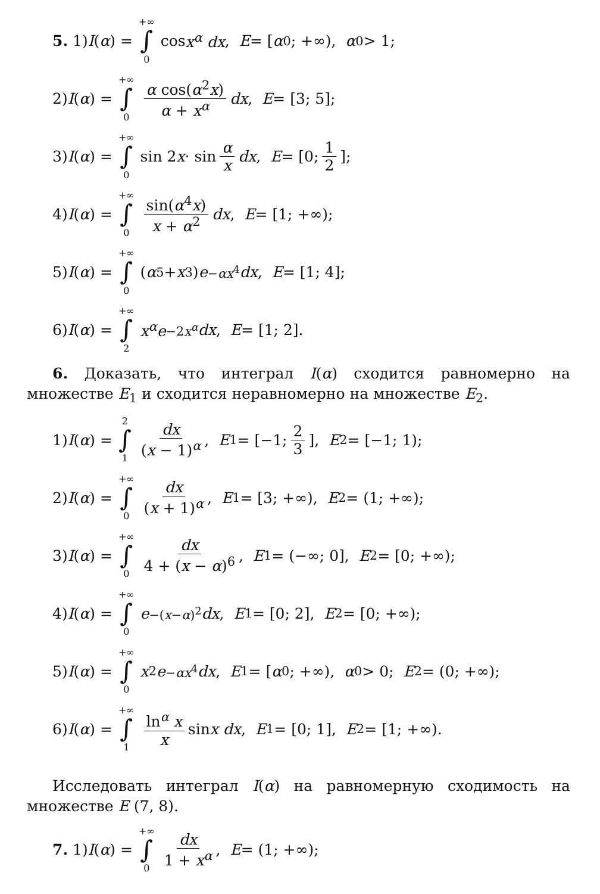5. 1) I (α) = +∞ ∫ 0 cos x<sup>α</sup> dx, E = [α<sub>0</sub>; +∞), α<sub>0</sub> > 1;
2) I (α) = +∞ ∫ 0 α cos(α<sup>2</sup>x) α + x<sup>α</sup> dx, E = [3; 5];
3) I (α) = +∞ ∫ 0 sin 2 x · sin α x dx, E = [0; 1 2];
4) I (α) = +∞ ∫ 0 sin(α<sup>4</sup>x) x + α<sup>2</sup> dx, E = [1; +∞);
5) I (α) = +∞ ∫ 0 (α<sup>5</sup> + x<sup>3</sup>) e<sup>−αx<sup>4</sup></sup> dx, E = [1; 4];
6) I (α) = +∞ ∫ 2 x<sup>α</sup>e<sup>−2x<sup>α</sup></sup> dx, E = [1; 2].
6. Доказать, что интеграл I(α) сходится равномерно на множестве E<sub>1</sub> и сходится неравномерно на множестве E<sub>2</sub>.
1) I (α) = 2 ∫ 1 dx (x − 1)<sup>α</sup>, E<sub>1</sub> = [−1; 2 3], E<sub>2</sub> = [−1; 1);
2) I (α) = +∞ ∫ 0 dx (x + 1)<sup>α</sup>, E<sub>1</sub> = [3; +∞), E<sub>2</sub> = (1; +∞);
3) I (α) = +∞ ∫ 0 dx 4 + (x − α)<sup>6</sup>, E<sub>1</sub> = (−∞; 0], E<sub>2</sub> = [0; +∞);
4) I (α) = +∞ ∫ 0 e<sup>−(x−α)<sup>2</sup></sup> dx, E<sub>1</sub> = [0; 2], E<sub>2</sub> = [0; +∞);
5) I (α) = +∞ ∫ 0 x<sup>2</sup> e<sup>−αx<sup>4</sup></sup> dx, E<sub>1</sub> = [α<sub>0</sub>; +∞), α<sub>0</sub> > 0; E<sub>2</sub> = (0; +∞);
6) I (α) = +∞ ∫ 1 ln<sup>α</sup> x x sin x dx, E<sub>1</sub> = [0; 1], E<sub>2</sub> = [1; +∞).
Исследовать интеграл I(α) на равномерную сходимость на множестве E (7, 8).
7. 1) I (α) = +∞ ∫ 0 dx 1 + x<sup>α</sup>, E = (1; +∞);